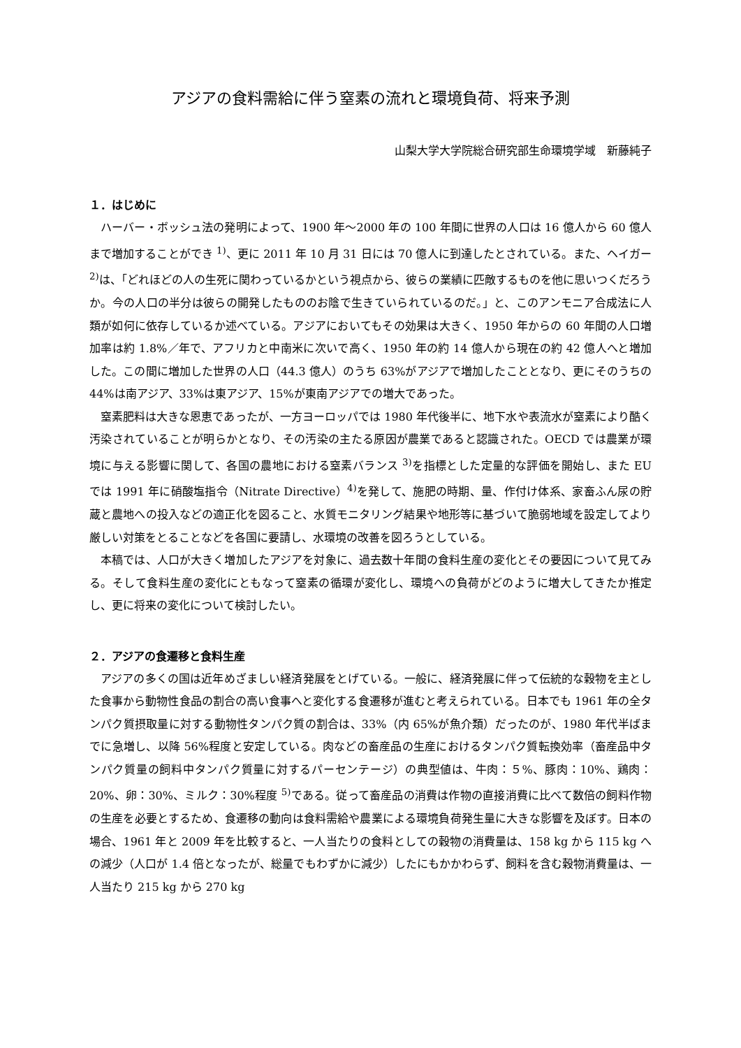アジアの食料需給に伴う窒素の流れと環境負荷、将来予測
山梨大学大学院総合研究部生命環境学域　新藤純子
１．はじめに
ハーバー・ボッシュ法の発明によって、1900 年～2000 年の 100 年間に世界の人口は 16 億人から 60 億人まで増加することができ <sup>1)</sup>、更に 2011 年 10 月 31 日には 70 億人に到達したとされている。また、ヘイガー<sup>2)</sup>は、「どれほどの人の生死に関わっているかという視点から、彼らの業績に匹敵するものを他に思いつくだろうか。今の人口の半分は彼らの開発したもののお陰で生きていられているのだ。」と、このアンモニア合成法に人類が如何に依存しているか述べている。アジアにおいてもその効果は大きく、1950 年からの 60 年間の人口増加率は約 1.8%／年で、アフリカと中南米に次いで高く、1950 年の約 14 億人から現在の約 42 億人へと増加した。この間に増加した世界の人口（44.3 億人）のうち 63%がアジアで増加したこととなり、更にそのうちの 44%は南アジア、33%は東アジア、15%が東南アジアでの増大であった。
窒素肥料は大きな恩恵であったが、一方ヨーロッパでは 1980 年代後半に、地下水や表流水が窒素により酷く汚染されていることが明らかとなり、その汚染の主たる原因が農業であると認識された。OECD では農業が環境に与える影響に関して、各国の農地における窒素バランス <sup>3)</sup>を指標とした定量的な評価を開始し、また EU では 1991 年に硝酸塩指令（Nitrate Directive）<sup>4)</sup>を発して、施肥の時期、量、作付け体系、家畜ふん尿の貯蔵と農地への投入などの適正化を図ること、水質モニタリング結果や地形等に基づいて脆弱地域を設定してより厳しい対策をとることなどを各国に要請し、水環境の改善を図ろうとしている。
本稿では、人口が大きく増加したアジアを対象に、過去数十年間の食料生産の変化とその要因について見てみる。そして食料生産の変化にともなって窒素の循環が変化し、環境への負荷がどのように増大してきたか推定し、更に将来の変化について検討したい。
２．アジアの食遷移と食料生産
アジアの多くの国は近年めざましい経済発展をとげている。一般に、経済発展に伴って伝統的な穀物を主とした食事から動物性食品の割合の高い食事へと変化する食遷移が進むと考えられている。日本でも 1961 年の全タンパク質摂取量に対する動物性タンパク質の割合は、33%（内 65%が魚介類）だったのが、1980 年代半ばまでに急増し、以降 56%程度と安定している。肉などの畜産品の生産におけるタンパク質転換効率（畜産品中タンパク質量の飼料中タンパク質量に対するパーセンテージ）の典型値は、牛肉：５%、豚肉：10%、鶏肉：20%、卵：30%、ミルク：30%程度 <sup>5)</sup>である。従って畜産品の消費は作物の直接消費に比べて数倍の飼料作物の生産を必要とするため、食遷移の動向は食料需給や農業による環境負荷発生量に大きな影響を及ぼす。日本の場合、1961 年と 2009 年を比較すると、一人当たりの食料としての穀物の消費量は、158 kg から 115 kg への減少（人口が 1.4 倍となったが、総量でもわずかに減少）したにもかかわらず、飼料を含む穀物消費量は、一人当たり 215 kg から 270 kg